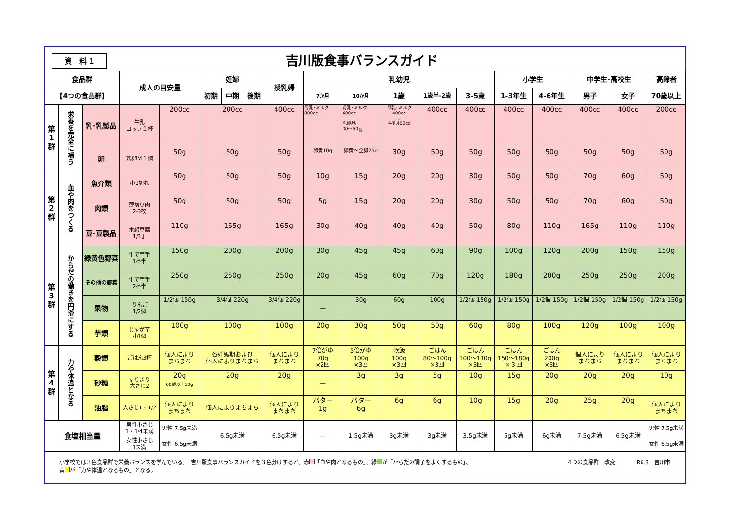資　料 1
吉川版食事バランスガイド
| 食品群 | | | 成人の目安量 | | 妊婦 | | | 授乳婦 | 乳幼児 | | | | | 小学生 | | 中学生･高校生 | | 高齢者 |
| --- | --- | --- | --- | --- | --- | --- | --- | --- | --- | --- | --- | --- | --- | --- | --- | --- | --- | --- |
| 【4つの食品群】 | | | | | 初期 | 中期 | 後期 | | 7か月 | 10か月 | 1歳 | 1歳半-2歳 | 3-5歳 | 1-3年生 | 4-6年生 | 男子 | 女子 | 70歳以上 |
| 第 1 群 | 栄養を完全に補う | 乳･乳製品 | 牛乳 コップ１杯 | 200cc | 200cc | | | 400cc | 母乳･ミルク 800cc ― | 母乳･ミルク 600cc 乳製品 30～50ｇ | 母乳･ミルク 400cc ↓ 牛乳400cc | 400cc | 400cc | 400cc | 400cc | 400cc | 400cc | 200cc |
| | | 卵 | 鶏卵Ｍ１個 | 50g | 50g | | | 50g | 卵黄10g | 卵黄～全卵25g | 30g | 50g | 50g | 50g | 50g | 50g | 50g | 50g |
| 第 2 群 | 血や肉をつくる | 魚介類 | 小1切れ | 50g | 50g | | | 50g | 10g | 15g | 20g | 20g | 30g | 50g | 50g | 70g | 60g | 50g |
| | | 肉類 | 薄切り肉 2-3枚 | 50g | 50g | | | 50g | 5g | 15g | 20g | 20g | 30g | 50g | 50g | 70g | 60g | 50g |
| | | 豆･豆製品 | 木綿豆腐 1/3丁 | 110g | 165g | | | 165g | 30g | 40g | 40g | 40g | 50g | 80g | 110g | 165g | 110g | 110g |
| 第 3 群 | からだの働きを円滑にする | 緑黄色野菜 | 生で両手 1杯半 | 150g | 200g | | | 200g | 30g | 45g | 45g | 60g | 90g | 100g | 120g | 200g | 150g | 150g |
| | | その他の野菜 | 生で両手 2杯半 | 250g | 250g | | | 250g | 20g | 45g | 60g | 70g | 120g | 180g | 200g | 250g | 250g | 200g |
| | | 果物 | りんご 1/2個 | 1/2個 150g | 3/4個 220g | | | 3/4個 220g | ― | 30g | 60g | 100g | 1/2個 150g | 1/2個 150g | 1/2個 150g | 1/2個 150g | 1/2個 150g | 1/2個 150g |
| | | 芋類 | じゃが芋 小1個 | 100g | 100g | | | 100g | 20g | 30g | 50g | 50g | 60g | 80g | 100g | 120g | 100g | 100g |
| 第 4 群 | 力や体温となる | 穀類 | ごはん3杯 | 個人により まちまち | 各妊娠期および 個人によりまちまち | | | 個人により まちまち | 7倍がゆ 70g ×2回 | 5倍がゆ 100g ×3回 | 軟飯 100g ×3回 | ごはん 80～100g ×3回 | ごはん 100～130g ×3回 | ごはん 150～180g ×３回 | ごはん 200g ×3回 | 個人により まちまち | 個人により まちまち | 個人により まちまち |
| | | 砂糖 | すりきり 大さじ2 | 20g 60歳以上10g | 20g | | | 20g | ― | 3g | 3g | 5g | 10g | 15g | 20g | 20g | 20g | 10g |
| | | 油脂 | 大さじ1・1/2 | 個人により まちまち | 個人によりまちまち | | | 個人により まちまち | バター 1g | バター 6g | 6g | 6g | 10g | 15g | 20g | 25g | 20g | 個人により まちまち |
| 食塩相当量 | | | 男性小さじ 1・1/4未満 | 男性 7.5g未満 | 6.5g未満 | | | 6.5g未満 | ― | 1.5g未満 | 3g未満 | 3g未満 | 3.5g未満 | 5g未満 | 6g未満 | 7.5g未満 | 6.5g未満 | 男性 7.5g未満 |
| | | | 女性小さじ 1未満 | 女性 6.5g未満 | | | | | | | | | | | | | | 女性 6.5g未満 |
小学校では３色食品群で栄養バランスを学んでいる。　吉川版食事バランスガイドを３色分けすると、赤 「血や肉となるもの」、緑 が「からだの調子をよくするもの」、
黄 が「力や体温となるもの」となる。
４つの食品群　改変　　　　R6.3　吉川市